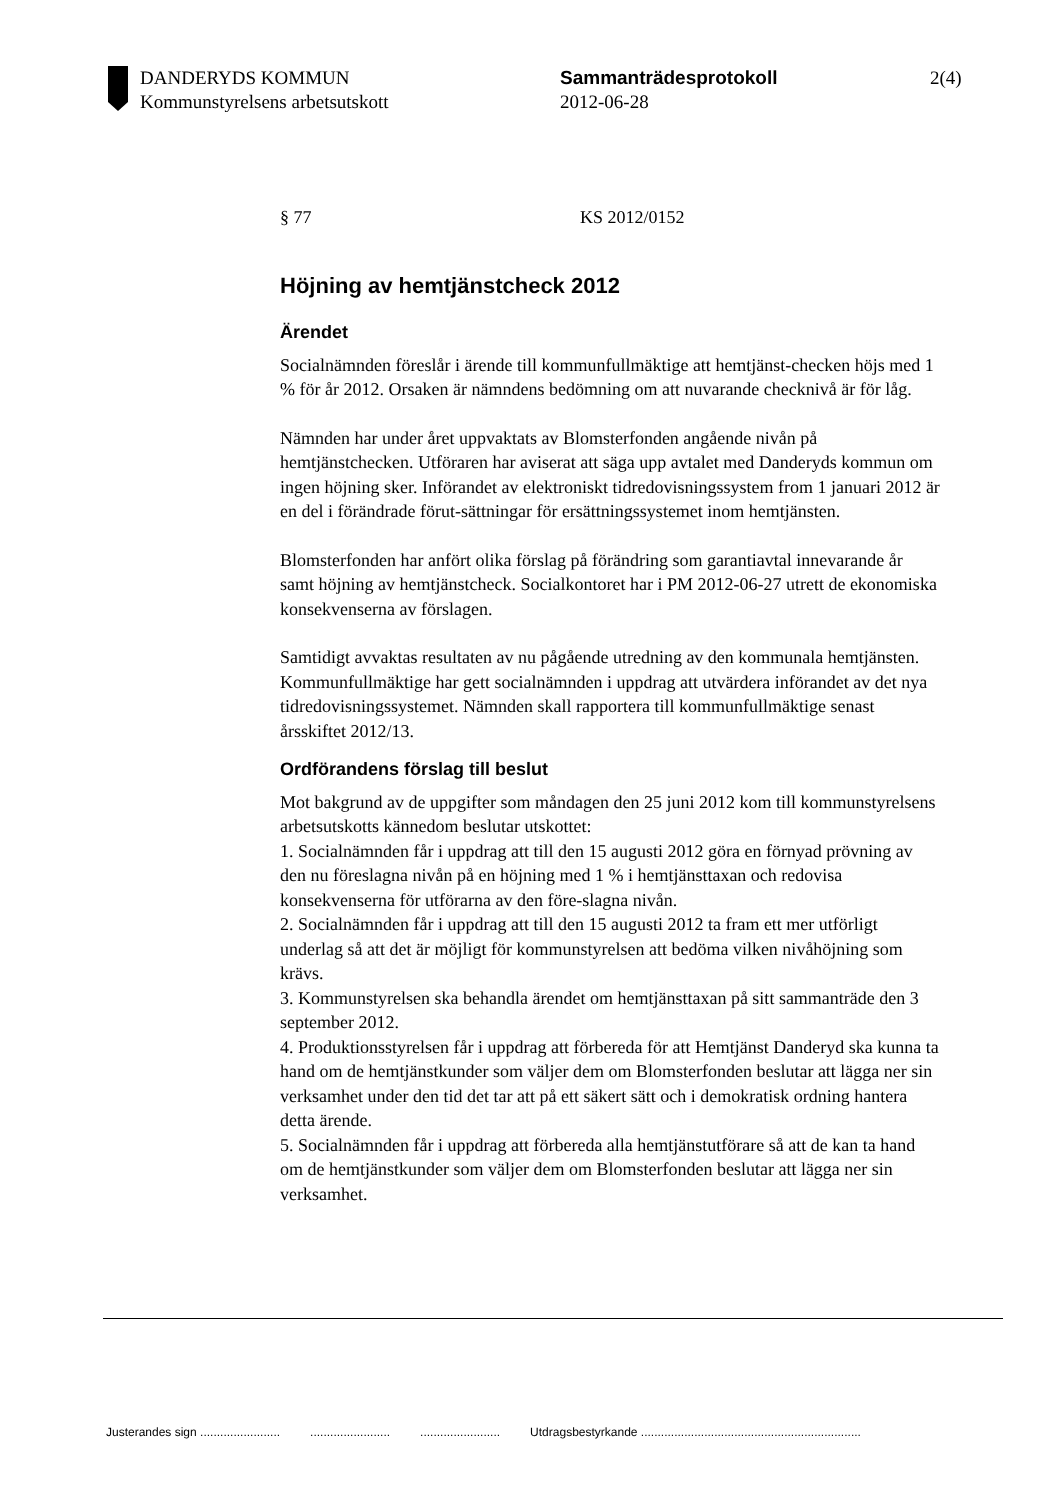DANDERYDS KOMMUN
Kommunstyrelsens arbetsutskott
Sammanträdesprotokoll
2012-06-28
2(4)
§ 77 KS 2012/0152
Höjning av hemtjänstcheck 2012
Ärendet
Socialnämnden föreslår i ärende till kommunfullmäktige att hemtjänst-checken höjs med 1 % för år 2012. Orsaken är nämndens bedömning om att nuvarande checknivå är för låg.
Nämnden har under året uppvaktats av Blomsterfonden angående nivån på hemtjänstchecken. Utföraren har aviserat att säga upp avtalet med Danderyds kommun om ingen höjning sker. Införandet av elektroniskt tidredovisningssystem from 1 januari 2012 är en del i förändrade förut-sättningar för ersättningssystemet inom hemtjänsten.
Blomsterfonden har anfört olika förslag på förändring som garantiavtal innevarande år samt höjning av hemtjänstcheck. Socialkontoret har i PM 2012-06-27 utrett de ekonomiska konsekvenserna av förslagen.
Samtidigt avvaktas resultaten av nu pågående utredning av den kommunala hemtjänsten. Kommunfullmäktige har gett socialnämnden i uppdrag att utvärdera införandet av det nya tidredovisningssystemet. Nämnden skall rapportera till kommunfullmäktige senast årsskiftet 2012/13.
Ordförandens förslag till beslut
Mot bakgrund av de uppgifter som måndagen den 25 juni 2012 kom till kommunstyrelsens arbetsutskotts kännedom beslutar utskottet:
1. Socialnämnden får i uppdrag att till den 15 augusti 2012 göra en förnyad prövning av den nu föreslagna nivån på en höjning med 1 % i hemtjänsttaxan och redovisa konsekvenserna för utförarna av den före-slagna nivån.
2. Socialnämnden får i uppdrag att till den 15 augusti 2012 ta fram ett mer utförligt underlag så att det är möjligt för kommunstyrelsen att bedöma vilken nivåhöjning som krävs.
3. Kommunstyrelsen ska behandla ärendet om hemtjänsttaxan på sitt sammanträde den 3 september 2012.
4. Produktionsstyrelsen får i uppdrag att förbereda för att Hemtjänst Danderyd ska kunna ta hand om de hemtjänstkunder som väljer dem om Blomsterfonden beslutar att lägga ner sin verksamhet under den tid det tar att på ett säkert sätt och i demokratisk ordning hantera detta ärende.
5. Socialnämnden får i uppdrag att förbereda alla hemtjänstutförare så att de kan ta hand om de hemtjänstkunder som väljer dem om Blomsterfonden beslutar att lägga ner sin verksamhet.
Justerandes sign ........................................................................ Utdragsbestyrkande ..................................................................